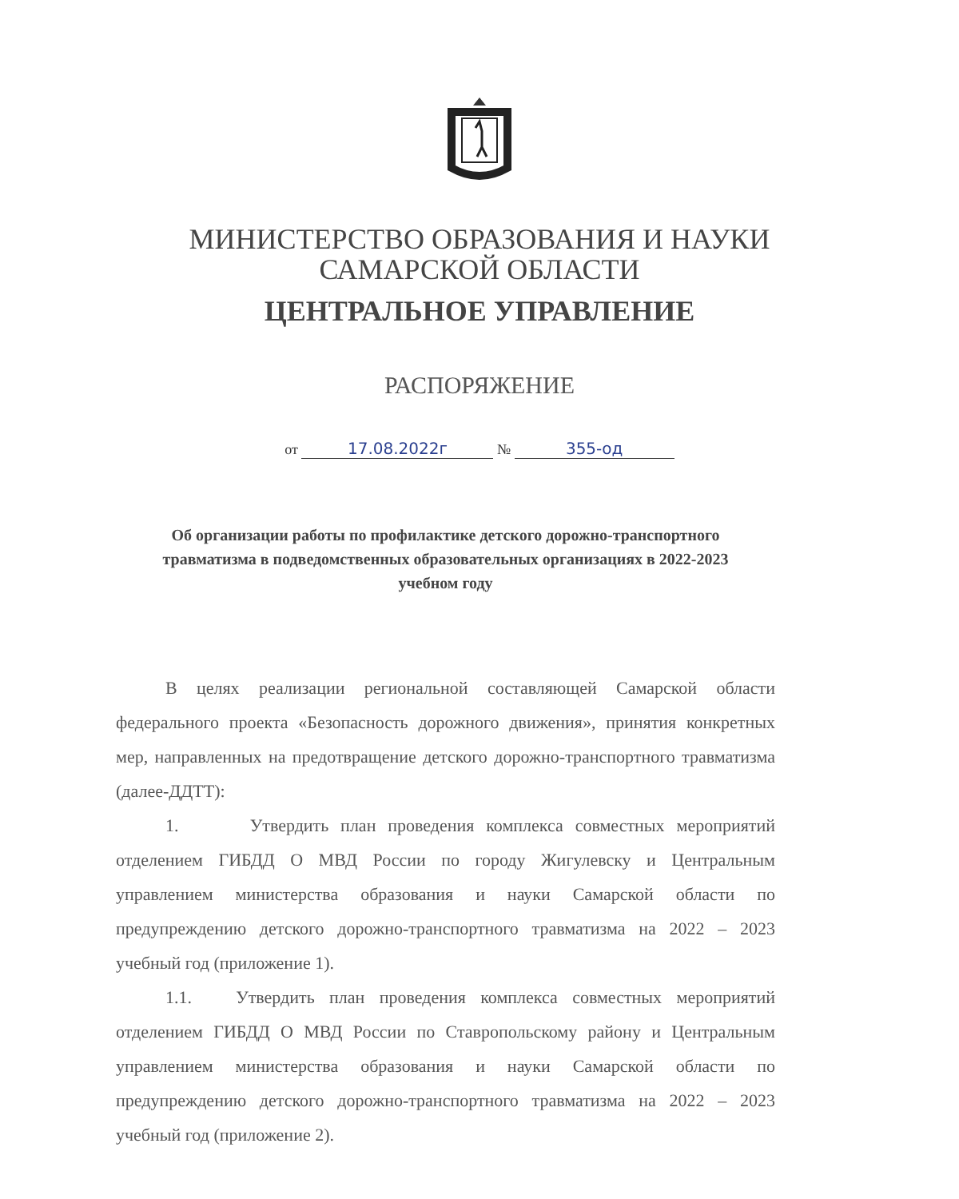МИНИСТЕРСТВО ОБРАЗОВАНИЯ И НАУКИ
САМАРСКОЙ ОБЛАСТИ
ЦЕНТРАЛЬНОЕ УПРАВЛЕНИЕ
РАСПОРЯЖЕНИЕ
от 17.08.2022г № 355-од
Об организации работы по профилактике детского дорожно-транспортного травматизма в подведомственных образовательных организациях в 2022-2023 учебном году
В целях реализации региональной составляющей Самарской области федерального проекта «Безопасность дорожного движения», принятия конкретных мер, направленных на предотвращение детского дорожно-транспортного травматизма (далее-ДДТТ):
1. Утвердить план проведения комплекса совместных мероприятий отделением ГИБДД О МВД России по городу Жигулевску и Центральным управлением министерства образования и науки Самарской области по предупреждению детского дорожно-транспортного травматизма на 2022 – 2023 учебный год (приложение 1).
1.1. Утвердить план проведения комплекса совместных мероприятий отделением ГИБДД О МВД России по Ставропольскому району и Центральным управлением министерства образования и науки Самарской области по предупреждению детского дорожно-транспортного травматизма на 2022 – 2023 учебный год (приложение 2).